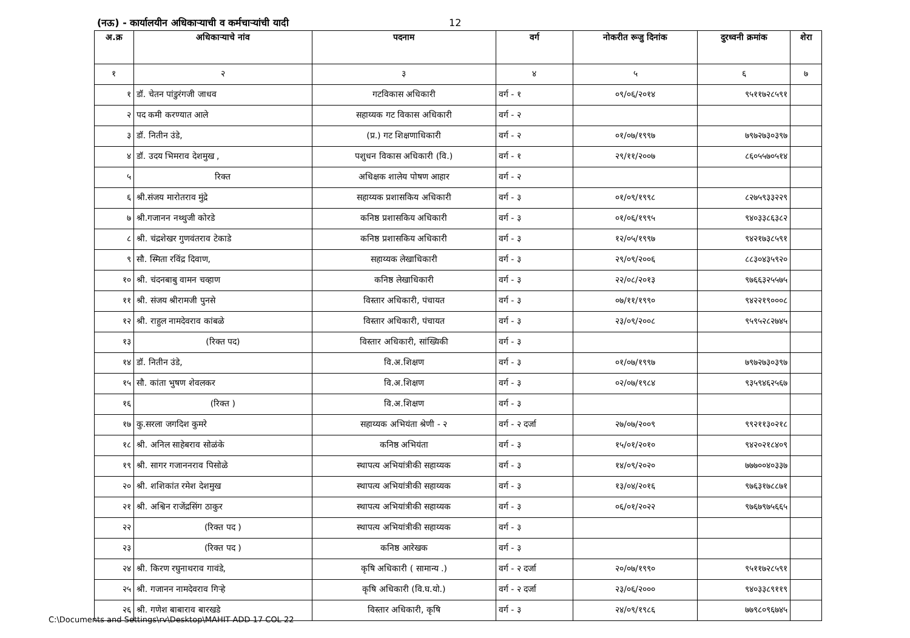(नऊ) - कार्यालयीन अधिकाऱ्याची व कर्मचाऱ्यांची यादी 12
| अ.क्र | अधिकाऱ्याचे नांव | पदनाम | वर्ग | नोकरीत रूजु दिनांक | दुरध्वनी क्रमांक | शेरा |
| --- | --- | --- | --- | --- | --- | --- |
| १ | २ | ३ | ४ | ५ | ६ | ७ |
| १ | डॉ. चेतन पांडुरंगजी जाधव | गटविकास अधिकारी | वर्ग - १ | ०९/०६/२०१४ | ९५११७२८५९१ | |
| २ | पद कमी करण्यात आले | सहाय्यक गट विकास अधिकारी | वर्ग - २ | | | |
| ३ | डॉ. नितीन उंडे, | (प्र.) गट शिक्षणाधिकारी | वर्ग - २ | ०१/०७/१९९७ | ७९७२७३०३९७ | |
| ४ | डॉ. उदय भिमराव देशमुख , | पशुधन विकास अधिकारी (वि.) | वर्ग - १ | २९/११/२००७ | ८६०५५७०५१४ | |
| ५ | रिक्त | अधिक्षक शालेय पोषण आहार | वर्ग - २ | | | |
| ६ | श्री.संजय मारोतराव मुंद्रे | सहाय्यक प्रशासकिय अधिकारी | वर्ग - ३ | ०१/०९/१९९८ | ८२७५९३३२२९ | |
| ७ | श्री.गजानन नथ्थुजी कोरडे | कनिष्ठ प्रशासकिय अधिकारी | वर्ग - ३ | ०१/०६/१९९५ | ९४०३३८६३८२ | |
| ८ | श्री. चंद्रशेखर गुणवंतराव टेकाडे | कनिष्ठ प्रशासकिय अधिकारी | वर्ग - ३ | १२/०५/१९९७ | ९४२१७३८५९१ | |
| ९ | सौ. स्मिता रविंद्र दिवाण, | सहाय्यक लेखाधिकारी | वर्ग - ३ | २९/०९/२००६ | ८८३०४३५९२० | |
| १० | श्री. चंदनबाबु वामन चव्हाण | कनिष्ठ लेखाधिकारी | वर्ग - ३ | २२/०८/२०१३ | ९७६६३२५५७५ | |
| ११ | श्री. संजय श्रीरामजी पुनसे | विस्तार अधिकारी, पंचायत | वर्ग - ३ | ०७/११/१९९० | ९४२२१९०००८ | |
| १२ | श्री. राहुल नामदेवराव कांबळे | विस्तार अधिकारी, पंचायत | वर्ग - ३ | २३/०९/२००८ | ९५९५२८२७४५ | |
| १३ | (रिक्त पद) | विस्तार अधिकारी, सांख्यिकी | वर्ग - ३ | | | |
| १४ | डॉ. नितीन उंडे, | वि.अ.शिक्षण | वर्ग - ३ | ०१/०७/१९९७ | ७९७२७३०३९७ | |
| १५ | सौ. कांता भुषण शेवलकर | वि.अ.शिक्षण | वर्ग - ३ | ०२/०७/१९८४ | ९३५९४६२५६७ | |
| १६ | (रिक्त ) | वि.अ.शिक्षण | वर्ग - ३ | | | |
| १७ | कु.सरला जगदिश कुमरे | सहाय्यक अभियंता श्रेणी - २ | वर्ग - २ दर्जा | २७/०७/२००९ | ९९२११३०२१८ | |
| १८ | श्री. अनिल साहेबराव सोळंके | कनिष्ठ अभियंता | वर्ग - ३ | १५/०१/२०१० | ९४२०२१८४०९ | |
| १९ | श्री. सागर गजाननराव पिसोळे | स्थापत्य अभियांत्रीकी सहाय्यक | वर्ग - ३ | १४/०९/२०२० | ७७७००४०३३७ | |
| २० | श्री. शशिकांत रमेश देशमुख | स्थापत्य अभियांत्रीकी सहाय्यक | वर्ग - ३ | १३/०४/२०१६ | ९७६३१७८८७१ | |
| २१ | श्री. अश्विन राजेंद्रसिंग ठाकुर | स्थापत्य अभियांत्रीकी सहाय्यक | वर्ग - ३ | ०६/०१/२०२२ | ९७६७९७५६६५ | |
| २२ | (रिक्त पद ) | स्थापत्य अभियांत्रीकी सहाय्यक | वर्ग - ३ | | | |
| २३ | (रिक्त पद ) | कनिष्ठ आरेखक | वर्ग - ३ | | | |
| २४ | श्री. किरण रघुनाथराव गावंडे, | कृषि अधिकारी ( सामान्य .) | वर्ग - २ दर्जा | २०/०७/१९९० | ९५११७२८५९१ | |
| २५ | श्री. गजानन नामदेवराव गिऱ्हे | कृषि अधिकारी (वि.घ.यो.) | वर्ग - २ दर्जा | २३/०६/२००० | ९४०३३८९११९ | |
| २६ | श्री. गणेश बाबाराव बारखडे | विस्तार अधिकारी, कृषि | वर्ग - ३ | २४/०९/१९८६ | ७७९८०९६७४५ | |
C:\Documents and Settings\rv\Desktop\MAHIT ADD 17 COL 22